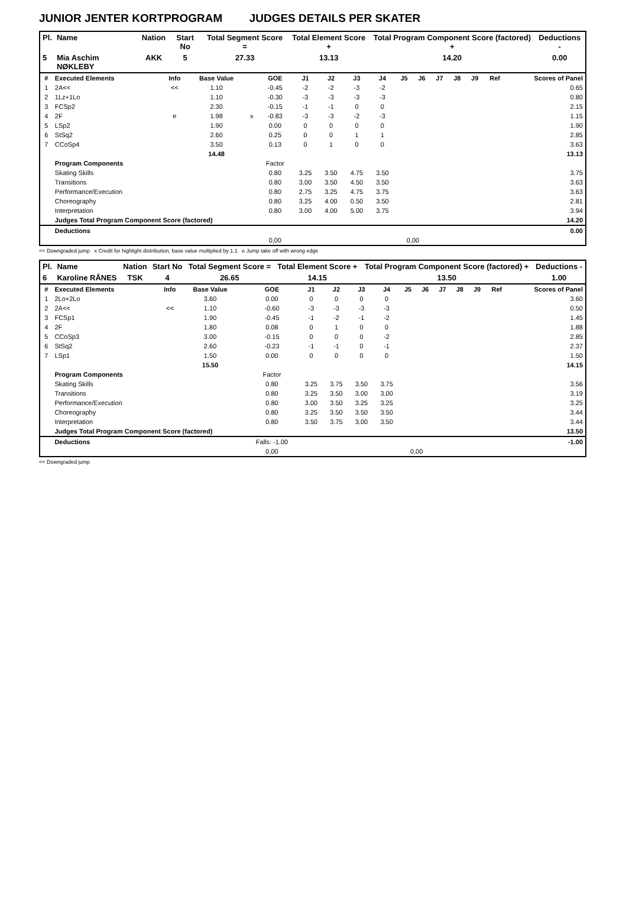JUNIOR JENTER KORTPROGRAM JUDGES DETAILS PER SKATER
| Pl. | Name | Nation | Start No | Total Segment Score = | Total Element Score + | Total Program Component Score (factored) + | Deductions - |
| --- | --- | --- | --- | --- | --- | --- | --- |
| 5 | Mia Aschim NØKLEBY | AKK | 5 | 27.33 | 13.13 | 14.20 | 0.00 |
| # | Executed Elements | Info | Base Value | | GOE | J1 | J2 | J3 | J4 | J5 | J6 | J7 | J8 | J9 | Ref | Scores of Panel |
| --- | --- | --- | --- | --- | --- | --- | --- | --- | --- | --- | --- | --- | --- | --- | --- | --- |
| 1 | 2A<< | << | 1.10 | | -0.45 | -2 | -2 | -3 | -2 | | | | | | | 0.65 |
| 2 | 1Lz+1Lo | | 1.10 | | -0.30 | -3 | -3 | -3 | -3 | | | | | | | 0.80 |
| 3 | FCSp2 | | 2.30 | | -0.15 | -1 | -1 | 0 | 0 | | | | | | | 2.15 |
| 4 | 2F | e | 1.98 | x | -0.83 | -3 | -3 | -2 | -3 | | | | | | | 1.15 |
| 5 | LSp2 | | 1.90 | | 0.00 | 0 | 0 | 0 | 0 | | | | | | | 1.90 |
| 6 | StSq2 | | 2.60 | | 0.25 | 0 | 0 | 1 | 1 | | | | | | | 2.85 |
| 7 | CCoSp4 | | 3.50 | | 0.13 | 0 | 1 | 0 | 0 | | | | | | | 3.63 |
| | | | 14.48 | | | | | | | | | | | | | 13.13 |
| | Program Components | | | | Factor | | | | | | | | | | | |
| | Skating Skills | | | | 0.80 | 3.25 | 3.50 | 4.75 | 3.50 | | | | | | | 3.75 |
| | Transitions | | | | 0.80 | 3.00 | 3.50 | 4.50 | 3.50 | | | | | | | 3.63 |
| | Performance/Execution | | | | 0.80 | 2.75 | 3.25 | 4.75 | 3.75 | | | | | | | 3.63 |
| | Choreography | | | | 0.80 | 3.25 | 4.00 | 0.50 | 3.50 | | | | | | | 2.81 |
| | Interpretation | | | | 0.80 | 3.00 | 4.00 | 5.00 | 3.75 | | | | | | | 3.94 |
| | Judges Total Program Component Score (factored) | | | | | | | | | | | | | | | 14.20 |
| | Deductions | | | | | | | | | | | | | | | 0.00 |
| | | | | | 0,00 | | | | | 0,00 | | | | | | |
<< Downgraded jump x Credit for highlight distribution, base value multiplied by 1.1 e Jump take off with wrong edge
| Pl. | Name | Nation | Start No | Total Segment Score = | Total Element Score + | Total Program Component Score (factored) + | Deductions - |
| --- | --- | --- | --- | --- | --- | --- | --- |
| 6 | Karoline RÅNES | TSK | 4 | 26.65 | 14.15 | 13.50 | 1.00 |
| # | Executed Elements | Info | Base Value | | GOE | J1 | J2 | J3 | J4 | J5 | J6 | J7 | J8 | J9 | Ref | Scores of Panel |
| --- | --- | --- | --- | --- | --- | --- | --- | --- | --- | --- | --- | --- | --- | --- | --- | --- |
| 1 | 2Lo+2Lo | | 3.60 | | 0.00 | 0 | 0 | 0 | 0 | | | | | | | 3.60 |
| 2 | 2A<< | << | 1.10 | | -0.60 | -3 | -3 | -3 | -3 | | | | | | | 0.50 |
| 3 | FCSp1 | | 1.90 | | -0.45 | -1 | -2 | -1 | -2 | | | | | | | 1.45 |
| 4 | 2F | | 1.80 | | 0.08 | 0 | 1 | 0 | 0 | | | | | | | 1.88 |
| 5 | CCoSp3 | | 3.00 | | -0.15 | 0 | 0 | 0 | -2 | | | | | | | 2.85 |
| 6 | StSq2 | | 2.60 | | -0.23 | -1 | -1 | 0 | -1 | | | | | | | 2.37 |
| 7 | LSp1 | | 1.50 | | 0.00 | 0 | 0 | 0 | 0 | | | | | | | 1.50 |
| | | | 15.50 | | | | | | | | | | | | | 14.15 |
| | Program Components | | | | Factor | | | | | | | | | | | |
| | Skating Skills | | | | 0.80 | 3.25 | 3.75 | 3.50 | 3.75 | | | | | | | 3.56 |
| | Transitions | | | | 0.80 | 3.25 | 3.50 | 3.00 | 3.00 | | | | | | | 3.19 |
| | Performance/Execution | | | | 0.80 | 3.00 | 3.50 | 3.25 | 3.25 | | | | | | | 3.25 |
| | Choreography | | | | 0.80 | 3.25 | 3.50 | 3.50 | 3.50 | | | | | | | 3.44 |
| | Interpretation | | | | 0.80 | 3.50 | 3.75 | 3.00 | 3.50 | | | | | | | 3.44 |
| | Judges Total Program Component Score (factored) | | | | | | | | | | | | | | | 13.50 |
| | Deductions | | | | Falls: -1.00 | | | | | | | | | | | -1.00 |
| | | | | | 0,00 | | | | | 0,00 | | | | | | |
<< Downgraded jump